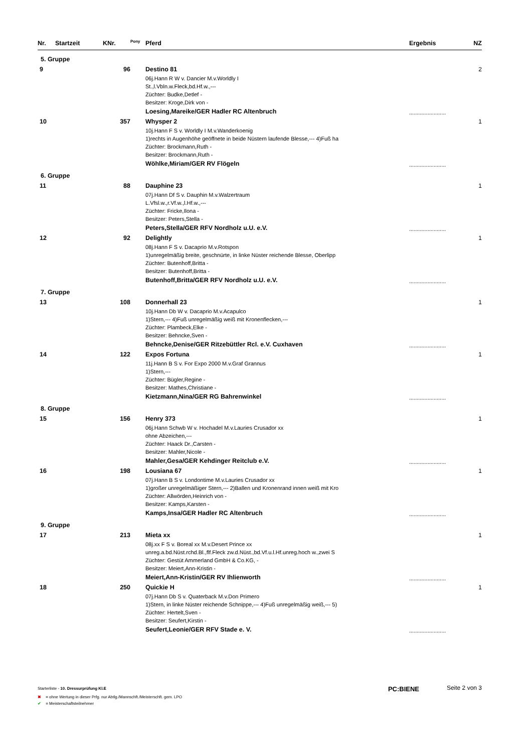| Nr. | Startzeit | KNr. | <sup>Pony</sup> | Pferd | Ergebnis | NZ |
| --- | --- | --- | --- | --- | --- | --- |
| 5. Gruppe | | | | | | |
| 9 | | 96 | | Destino 81 06j.Hann R W v. Dancier M.v.Worldly I St.,l.Vbln.w.Fleck,bd.Hf.w.,--- Züchter: Budke,Detlef - Besitzer: Kroge,Dirk von - Loesing,Mareike/GER Hadler RC Altenbruch | ........................ | 2 |
| 10 | | 357 | | Whysper 2 10j.Hann F S v. Worldly I M.v.Wanderkoenig 1)rechts in Augenhöhe geöffnete in beide Nüstern laufende Blesse,--- 4)Fuß ha Züchter: Brockmann,Ruth - Besitzer: Brockmann,Ruth - Wöhlke,Miriam/GER RV Flögeln | ........................ | 1 |
| 6. Gruppe | | | | | | |
| 11 | | 88 | | Dauphine 23 07j.Hann Df S v. Dauphin M.v.Walzertraum L.Vfsl.w.,r.Vf.w.,l.Hf.w.,--- Züchter: Fricke,Ilona - Besitzer: Peters,Stella - Peters,Stella/GER RFV Nordholz u.U. e.V. | ........................ | 1 |
| 12 | | 92 | | Delightly 08j.Hann F S v. Dacaprio M.v.Rotspon 1)unregelmäßig breite, geschnürte, in linke Nüster reichende Blesse, Oberlipp Züchter: Butenhoff,Britta - Besitzer: Butenhoff,Britta - Butenhoff,Britta/GER RFV Nordholz u.U. e.V. | ........................ | 1 |
| 7. Gruppe | | | | | | |
| 13 | | 108 | | Donnerhall 23 10j.Hann Db W v. Dacaprio M.v.Acapulco 1)Stern,--- 4)Fuß unregelmäßig weiß mit Kronenflecken,--- Züchter: Plambeck,Elke - Besitzer: Behncke,Sven - Behncke,Denise/GER Ritzebüttler Rcl. e.V. Cuxhaven | ........................ | 1 |
| 14 | | 122 | | Expos Fortuna 11j.Hann B S v. For Expo 2000 M.v.Graf Grannus 1)Stern,--- Züchter: Bügler,Regine - Besitzer: Mathes,Christiane - Kietzmann,Nina/GER RG Bahrenwinkel | ........................ | 1 |
| 8. Gruppe | | | | | | |
| 15 | | 156 | | Henry 373 06j.Hann Schwb W v. Hochadel M.v.Lauries Crusador xx ohne Abzeichen,--- Züchter: Haack Dr.,Carsten - Besitzer: Mahler,Nicole - Mahler,Gesa/GER Kehdinger Reitclub e.V. | ........................ | 1 |
| 16 | | 198 | | Lousiana 67 07j.Hann B S v. Londontime M.v.Lauries Crusador xx 1)großer unregelmäßiger Stern,--- 2)Ballen und Kronenrand innen weiß mit Kro Züchter: Allwörden,Heinrich von - Besitzer: Kamps,Karsten - Kamps,Insa/GER Hadler RC Altenbruch | ........................ | 1 |
| 9. Gruppe | | | | | | |
| 17 | | 213 | | Mieta xx 08j.xx F S v. Boreal xx M.v.Desert Prince xx unreg.a.bd.Nüst.rchd.Bl.,flf.Fleck zw.d.Nüst.,bd.Vf.u.l.Hf.unreg.hoch w.,zwei S Züchter: Gestüt Ammerland GmbH & Co.KG, - Besitzer: Meiert,Ann-Kristin - Meiert,Ann-Kristin/GER RV Ihlienworth | ........................ | 1 |
| 18 | | 250 | | Quickie H 07j.Hann Db S v. Quaterback M.v.Don Primero 1)Stern, in linke Nüster reichende Schnippe,--- 4)Fuß unregelmäßig weiß,--- 5) Züchter: Hertelt,Sven - Besitzer: Seufert,Kirstin - Seufert,Leonie/GER RFV Stade e. V. | ........................ | 1 |
Starterliste - 10. Dressurprüfung Kl.E
PC:BIENE Seite 2 von 3
✖ = ohne Wertung in dieser Prfg. nur Abtlg./Mannschft./Meisterschft. gem. LPO
✔ = Meisterschaftsteilnehmer